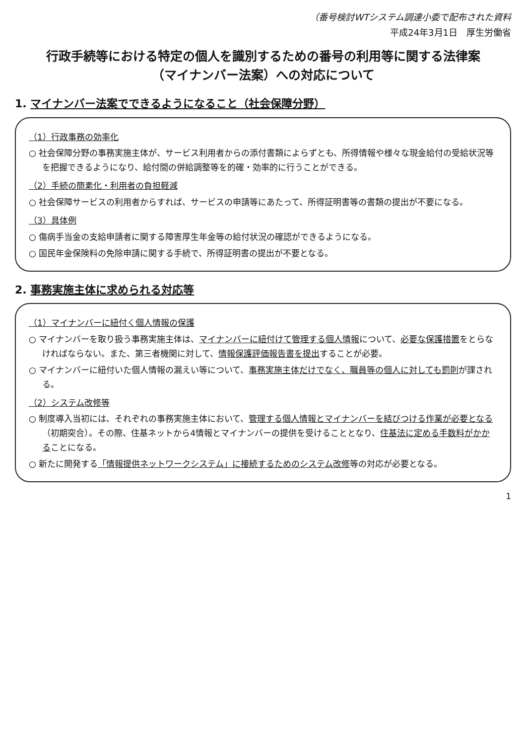（番号検討WTシステム調達小委で配布された資料
平成24年3月1日　厚生労働省
行政手続等における特定の個人を識別するための番号の利用等に関する法律案
（マイナンバー法案）への対応について
1. マイナンバー法案でできるようになること（社会保障分野）
（1）行政事務の効率化
○ 社会保障分野の事務実施主体が、サービス利用者からの添付書類によらずとも、所得情報や様々な現金給付の受給状況等を把握できるようになり、給付間の併給調整等を的確・効率的に行うことができる。
（2）手続の簡素化・利用者の負担軽減
○ 社会保障サービスの利用者からすれば、サービスの申請等にあたって、所得証明書等の書類の提出が不要になる。
（3）具体例
○ 傷病手当金の支給申請者に関する障害厚生年金等の給付状況の確認ができるようになる。
○ 国民年金保険料の免除申請に関する手続で、所得証明書の提出が不要となる。
2. 事務実施主体に求められる対応等
（1）マイナンバーに紐付く個人情報の保護
○ マイナンバーを取り扱う事務実施主体は、マイナンバーに紐付けて管理する個人情報について、必要な保護措置をとらなければならない。また、第三者機関に対して、情報保護評価報告書を提出することが必要。
○ マイナンバーに紐付いた個人情報の漏えい等について、事務実施主体だけでなく、職員等の個人に対しても罰則が課される。
（2）システム改修等
○ 制度導入当初には、それぞれの事務実施主体において、管理する個人情報とマイナンバーを結びつける作業が必要となる（初期突合）。その際、住基ネットから4情報とマイナンバーの提供を受けることとなり、住基法に定める手数料がかかることになる。
○ 新たに開発する「情報提供ネットワークシステム」に接続するためのシステム改修等の対応が必要となる。
1